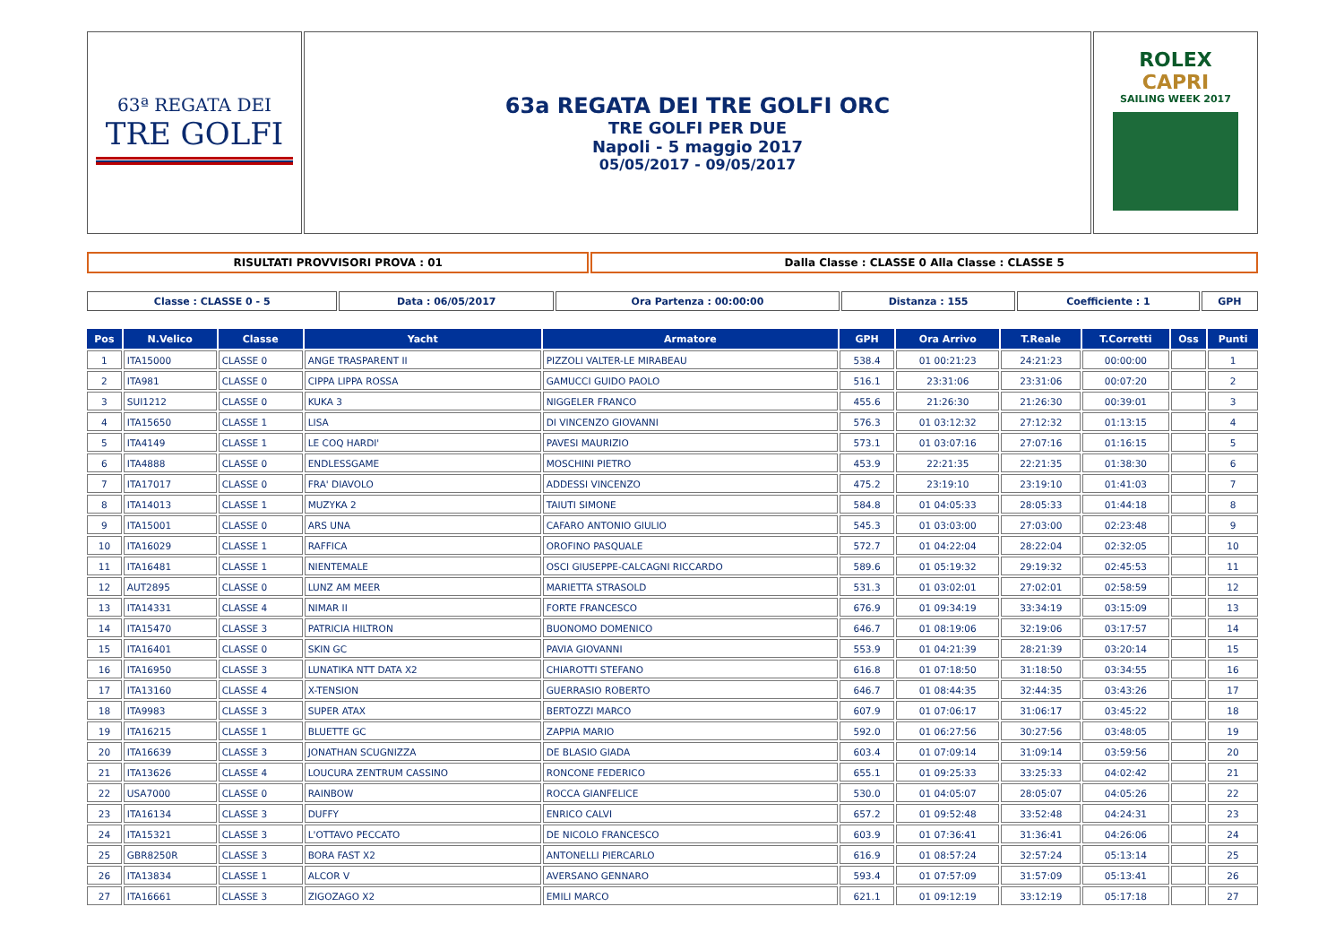| 63ª REGATA DEI TRE GOLFI | 63a REGATA DEI TRE GOLFI ORC TRE GOLFI PER DUE Napoli - 5 maggio 2017 05/05/2017 - 09/05/2017 | ROLEX CAPRI SAILING WEEK 2017 |
| RISULTATI PROVVISORI PROVA : 01 | Dalla Classe : CLASSE 0 Alla Classe : CLASSE 5 |
| Classe : CLASSE 0 - 5 | Data : 06/05/2017 | Ora Partenza : 00:00:00 | Distanza : 155 | Coefficiente : 1 | GPH |
| Pos | N.Velico | Classe | Yacht | Armatore | GPH | Ora Arrivo | T.Reale | T.Corretti | Oss | Punti |
| --- | --- | --- | --- | --- | --- | --- | --- | --- | --- | --- |
| 1 | ITA15000 | CLASSE 0 | ANGE TRASPARENT II | PIZZOLI VALTER-LE MIRABEAU | 538.4 | 01 00:21:23 | 24:21:23 | 00:00:00 | | 1 |
| 2 | ITA981 | CLASSE 0 | CIPPA LIPPA ROSSA | GAMUCCI GUIDO PAOLO | 516.1 | 23:31:06 | 23:31:06 | 00:07:20 | | 2 |
| 3 | SUI1212 | CLASSE 0 | KUKA 3 | NIGGELER FRANCO | 455.6 | 21:26:30 | 21:26:30 | 00:39:01 | | 3 |
| 4 | ITA15650 | CLASSE 1 | LISA | DI VINCENZO GIOVANNI | 576.3 | 01 03:12:32 | 27:12:32 | 01:13:15 | | 4 |
| 5 | ITA4149 | CLASSE 1 | LE COQ HARDI' | PAVESI MAURIZIO | 573.1 | 01 03:07:16 | 27:07:16 | 01:16:15 | | 5 |
| 6 | ITA4888 | CLASSE 0 | ENDLESSGAME | MOSCHINI PIETRO | 453.9 | 22:21:35 | 22:21:35 | 01:38:30 | | 6 |
| 7 | ITA17017 | CLASSE 0 | FRA' DIAVOLO | ADDESSI VINCENZO | 475.2 | 23:19:10 | 23:19:10 | 01:41:03 | | 7 |
| 8 | ITA14013 | CLASSE 1 | MUZYKA 2 | TAIUTI SIMONE | 584.8 | 01 04:05:33 | 28:05:33 | 01:44:18 | | 8 |
| 9 | ITA15001 | CLASSE 0 | ARS UNA | CAFARO ANTONIO GIULIO | 545.3 | 01 03:03:00 | 27:03:00 | 02:23:48 | | 9 |
| 10 | ITA16029 | CLASSE 1 | RAFFICA | OROFINO PASQUALE | 572.7 | 01 04:22:04 | 28:22:04 | 02:32:05 | | 10 |
| 11 | ITA16481 | CLASSE 1 | NIENTEMALE | OSCI GIUSEPPE-CALCAGNI RICCARDO | 589.6 | 01 05:19:32 | 29:19:32 | 02:45:53 | | 11 |
| 12 | AUT2895 | CLASSE 0 | LUNZ AM MEER | MARIETTA STRASOLD | 531.3 | 01 03:02:01 | 27:02:01 | 02:58:59 | | 12 |
| 13 | ITA14331 | CLASSE 4 | NIMAR II | FORTE FRANCESCO | 676.9 | 01 09:34:19 | 33:34:19 | 03:15:09 | | 13 |
| 14 | ITA15470 | CLASSE 3 | PATRICIA HILTRON | BUONOMO DOMENICO | 646.7 | 01 08:19:06 | 32:19:06 | 03:17:57 | | 14 |
| 15 | ITA16401 | CLASSE 0 | SKIN GC | PAVIA GIOVANNI | 553.9 | 01 04:21:39 | 28:21:39 | 03:20:14 | | 15 |
| 16 | ITA16950 | CLASSE 3 | LUNATIKA NTT DATA X2 | CHIAROTTI STEFANO | 616.8 | 01 07:18:50 | 31:18:50 | 03:34:55 | | 16 |
| 17 | ITA13160 | CLASSE 4 | X-TENSION | GUERRASIO ROBERTO | 646.7 | 01 08:44:35 | 32:44:35 | 03:43:26 | | 17 |
| 18 | ITA9983 | CLASSE 3 | SUPER ATAX | BERTOZZI MARCO | 607.9 | 01 07:06:17 | 31:06:17 | 03:45:22 | | 18 |
| 19 | ITA16215 | CLASSE 1 | BLUETTE GC | ZAPPIA MARIO | 592.0 | 01 06:27:56 | 30:27:56 | 03:48:05 | | 19 |
| 20 | ITA16639 | CLASSE 3 | JONATHAN SCUGNIZZA | DE BLASIO GIADA | 603.4 | 01 07:09:14 | 31:09:14 | 03:59:56 | | 20 |
| 21 | ITA13626 | CLASSE 4 | LOUCURA ZENTRUM CASSINO | RONCONE FEDERICO | 655.1 | 01 09:25:33 | 33:25:33 | 04:02:42 | | 21 |
| 22 | USA7000 | CLASSE 0 | RAINBOW | ROCCA GIANFELICE | 530.0 | 01 04:05:07 | 28:05:07 | 04:05:26 | | 22 |
| 23 | ITA16134 | CLASSE 3 | DUFFY | ENRICO CALVI | 657.2 | 01 09:52:48 | 33:52:48 | 04:24:31 | | 23 |
| 24 | ITA15321 | CLASSE 3 | L'OTTAVO PECCATO | DE NICOLO FRANCESCO | 603.9 | 01 07:36:41 | 31:36:41 | 04:26:06 | | 24 |
| 25 | GBR8250R | CLASSE 3 | BORA FAST X2 | ANTONELLI PIERCARLO | 616.9 | 01 08:57:24 | 32:57:24 | 05:13:14 | | 25 |
| 26 | ITA13834 | CLASSE 1 | ALCOR V | AVERSANO GENNARO | 593.4 | 01 07:57:09 | 31:57:09 | 05:13:41 | | 26 |
| 27 | ITA16661 | CLASSE 3 | ZIGOZAGO X2 | EMILI MARCO | 621.1 | 01 09:12:19 | 33:12:19 | 05:17:18 | | 27 |